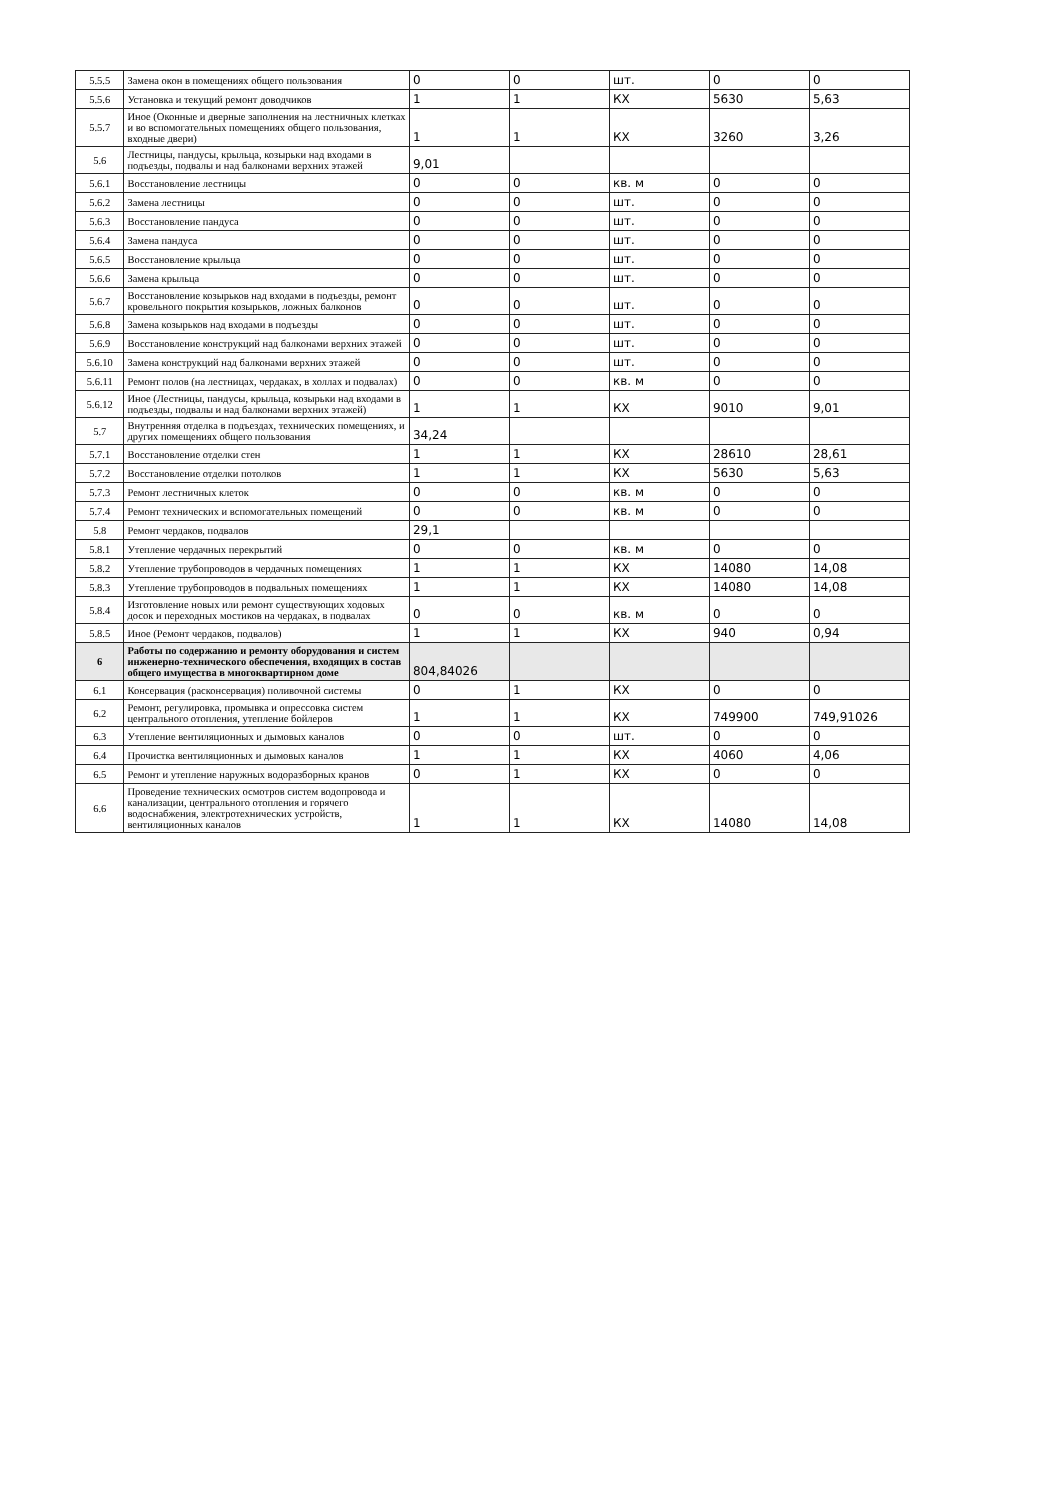| 5.5.5 | Замена окон в помещениях общего пользования | 0 | 0 | шт. | 0 | 0 |
| 5.5.6 | Установка и текущий ремонт доводчиков | 1 | 1 | КХ | 5630 | 5,63 |
| 5.5.7 | Иное (Оконные и дверные заполнения на лестничных клетках и во вспомогательных помещениях общего пользования, входные двери) | 1 | 1 | КХ | 3260 | 3,26 |
| 5.6 | Лестницы, пандусы, крыльца, козырьки над входами в подъезды, подвалы и над балконами верхних этажей | 9,01 | | | | |
| 5.6.1 | Восстановление лестницы | 0 | 0 | кв. м | 0 | 0 |
| 5.6.2 | Замена лестницы | 0 | 0 | шт. | 0 | 0 |
| 5.6.3 | Восстановление пандуса | 0 | 0 | шт. | 0 | 0 |
| 5.6.4 | Замена пандуса | 0 | 0 | шт. | 0 | 0 |
| 5.6.5 | Восстановление крыльца | 0 | 0 | шт. | 0 | 0 |
| 5.6.6 | Замена крыльца | 0 | 0 | шт. | 0 | 0 |
| 5.6.7 | Восстановление козырьков над входами в подъезды, ремонт кровельного покрытия козырьков, ложных балконов | 0 | 0 | шт. | 0 | 0 |
| 5.6.8 | Замена козырьков над входами в подъезды | 0 | 0 | шт. | 0 | 0 |
| 5.6.9 | Восстановление конструкций над балконами верхних этажей | 0 | 0 | шт. | 0 | 0 |
| 5.6.10 | Замена конструкций над балконами верхних этажей | 0 | 0 | шт. | 0 | 0 |
| 5.6.11 | Ремонт полов (на лестницах, чердаках, в холлах и подвалах) | 0 | 0 | кв. м | 0 | 0 |
| 5.6.12 | Иное (Лестницы, пандусы, крыльца, козырьки над входами в подъезды, подвалы и над балконами верхних этажей) | 1 | 1 | КХ | 9010 | 9,01 |
| 5.7 | Внутренняя отделка в подъездах, технических помещениях, и других помещениях общего пользования | 34,24 | | | | |
| 5.7.1 | Восстановление отделки стен | 1 | 1 | КХ | 28610 | 28,61 |
| 5.7.2 | Восстановление отделки потолков | 1 | 1 | КХ | 5630 | 5,63 |
| 5.7.3 | Ремонт лестничных клеток | 0 | 0 | кв. м | 0 | 0 |
| 5.7.4 | Ремонт технических и вспомогательных помещений | 0 | 0 | кв. м | 0 | 0 |
| 5.8 | Ремонт чердаков, подвалов | 29,1 | | | | |
| 5.8.1 | Утепление чердачных перекрытий | 0 | 0 | кв. м | 0 | 0 |
| 5.8.2 | Утепление трубопроводов в чердачных помещениях | 1 | 1 | КХ | 14080 | 14,08 |
| 5.8.3 | Утепление трубопроводов в подвальных помещениях | 1 | 1 | КХ | 14080 | 14,08 |
| 5.8.4 | Изготовление новых или ремонт существующих ходовых досок и переходных мостиков на чердаках, в подвалах | 0 | 0 | кв. м | 0 | 0 |
| 5.8.5 | Иное (Ремонт чердаков, подвалов) | 1 | 1 | КХ | 940 | 0,94 |
| 6 | Работы по содержанию и ремонту оборудования и систем инженерно-технического обеспечения, входящих в состав общего имущества в многоквартирном доме | 804,84026 | | | | |
| 6.1 | Консервация (расконсервация) поливочной системы | 0 | 1 | КХ | 0 | 0 |
| 6.2 | Ремонт, регулировка, промывка и опрессовка систем центрального отопления, утепление бойлеров | 1 | 1 | КХ | 749900 | 749,91026 |
| 6.3 | Утепление вентиляционных и дымовых каналов | 0 | 0 | шт. | 0 | 0 |
| 6.4 | Прочистка вентиляционных и дымовых каналов | 1 | 1 | КХ | 4060 | 4,06 |
| 6.5 | Ремонт и утепление наружных водоразборных кранов | 0 | 1 | КХ | 0 | 0 |
| 6.6 | Проведение технических осмотров систем водопровода и канализации, центрального отопления и горячего водоснабжения, электротехнических устройств, вентиляционных каналов | 1 | 1 | КХ | 14080 | 14,08 |